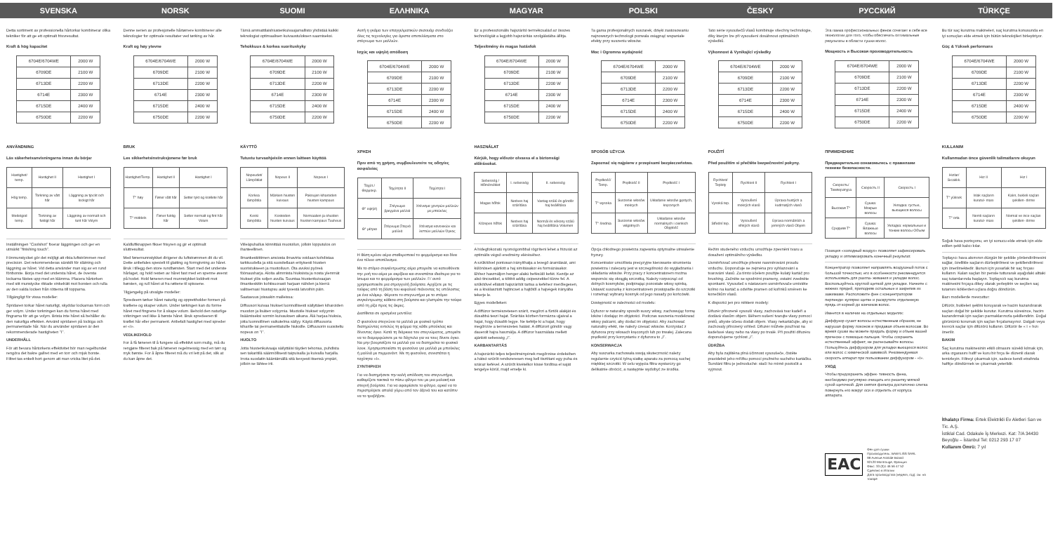SVENSKA
Detta sortiment av professionella hårtorkar kombinerar olika tekniker för att ge ett optimalt frisvresultat.
Kraft & hög kapacitet
| 6704E/6704WE | 2000 W |
| 6709DE | 2100 W |
| 6713DE | 2200 W |
| 6714E | 2300 W |
| 6715DE | 2400 W |
| 6750DE | 2200 W |
ANVÄNDNING
Läs säkerhetsanvisningarna innan du börjar
| Hastighet/ temp. | Hastighet II | Hastighet I |
| Hög temp. | Torkning av vått hår | Läggning av tjockt och lockigt hår |
| Medelgod temp. | Torkning av fuktigt hår | Läggning av normalt och tunt hår Volym |
Inställningen "Coolshot" fixerar läggningen och ger en utmärkt "finishing touch".
Fönmunstycket gör det möjligt att rikta luftströmmen med precision. Det rekommenderas särskilt för slätning och läggning av håret. Vid detta använder man sig av en rund fönborste. Borja med det understa håret, de översta lockarna fästes upp med en klämma. Placera hårtorken med sitt munstycke riktade vinkelrätt mot borsten och rulla av den valda locken från rötterna till topparna.
Tillgängligt för vissa modeller:
Spridaren torkar håret naturligt, skyddar lockarnas form och ger volym. Under torkningen kan du forma håret med fingrarna för att ge volym. Brista inte håret så behåller du den naturliga effekten. Använd spridaren på lockiga och permanentade hår. När du använder spridaren är den rekommenderade hastigheten "I".
UNDERHÅLL
För att bevara hårtorkens effektivitet bör man regelbundet rengöra det bakre gallret med en torr och mjuk borste. Filtret tas enkelt bort genom att man vricka litet på det.
NORSK
Denne serien av profesjonelle hårtørrere kombinerer alle teknologier for optimale resultater ved tørking av hår.
Kraft og høy ytevne
| 6704E/6704WE | 2000 W |
| 6709DE | 2100 W |
| 6713DE | 2200 W |
| 6714E | 2300 W |
| 6715DE | 2400 W |
| 6750DE | 2200 W |
BRUK
Les sikkerhetsinstruksjonene før bruk
| Hastighet/Temp. | Hastighet II | Hastighet I |
| T° høy | Føner vått hår | Setter tykt og krøllete hår |
| T° middels | Føner fuktig hår | Setter normalt og fint hår Volum |
Kaldluftknappen fikser frisyren og gir et optimalt sluttresultat.
Med fønemunnstykket dirigerer du luftstrømmen dit du vil. Dette anbefales spesielt til glatting og formgivning av håret. Bruk i tillegg den store rundbørsten. Start med det underste hårlaget, og hold resten av håret fast med en spenne øverst på hodet. Hold føneren med munnstykket loddrett mot børsten, og rull håret ut fra røttene til spissene.
Tilgjengelig på utvalgte modeller:
Spredeern tørker håret naturlig og opprettholder formen på krøllene og skaper volum. Under tørkingen kan du forme håret med fingrene for å skape volum. Behold den naturlige virkningen ved ikke å børste håret. Bruk spredeeren til krøllet hår eller permanent. Anbefalt hastighet med spreder er «I».
VEDLIKEHOLD
For å få føneren til å fungere så effektivt som mulig, må du rengjøre filteret bak på føneren regelmessig med en tørr og myk børste. For å åpne filteret må du vri lett på det, slik at du kan åpne det.
SUOMI
Tämä ammattilaishiustenkuivaajamallisto yhdistää kaikki teknologiat optimaalisen kuivaustuloksen saamiseksi.
Tehokkuus & korkea suorituskyky
| 6704E/6704WE | 2000 W |
| 6709DE | 2100 W |
| 6713DE | 2200 W |
| 6714E | 2300 W |
| 6715DE | 2400 W |
| 6750DE | 2200 W |
KÄYTTÖ
Tutustu turvaohjeisiin ennen laitteen käyttöä
| Nopeudet/ Lämpötilat | Nopeus II | Nopeus I |
| Korkea lämpötila | Märkien hiusten kuivaus | Paksujen kiharoiden hiusten kampaus |
| Keski lämpötila | Kosteiden hiusten kuivaus | Normaalien ja ohuiden hiusten kampaus Tuuheus |
Viileäpuhallus kiinnittää muotoilun, jolloin lopputulos on ihanteellinen.
Ilmankeskittimen ansiosta ilmavirta voidaan kohdistaa tarkkuudella ja sitä suositellaan erityisesti hiusten suoristukseen ja muotoiluun. Ota avuksi pyöreä föönausharja. Aloita alimmista hiuksista ja nosta ylemmät hiukset ylös soljen avulla. Suuntaa hiustenkuivaajan ilmankeskitin kohtisuorasti harjaan nähden ja kierrä valitsemasi hiustupsu auki tyvestä latvoihin päin.
Saatavuus joissakin malleissa:
Diffuusori kuivaa hiukset luonnollisesti säilyttäen kiharoiden muodon ja lisäten volyymia. Muotoile hiukset volyymin lisäämiseksi sormin kuivauksen aikana. Älä harjaa hiuksia, jotta luonnollinen vaikutelma säilyy. Käytä diffuusoria kiharille tai permanenttatuille hiuksille. Diffuusorin suositeltu nopeus on "I".
HUOLTO
Jotta hiustenkuivaaja säilyttäisi täyden tehonsa, puhdista sen takaritilä säännöllisesti taipuisalla ja kuivalla harjalla. Irrota suodatin kääntämällä sitä kevyesti itsensä ympäri, jolloin se lähtee irti.
ΕΛΛΗΝΙΚΑ
Αυτή η γκάμα των επαγγελματικών σεσουάρ συνδυάζει όλες τις τεχνολογίες για άριστα αποτελέσματα στο στέγνωμα των μαλλιών.
Ισχύς και υψηλή απόδοση
| 6704E/6704WE | 2000 W |
| 6709DE | 2100 W |
| 6713DE | 2200 W |
| 6714E | 2300 W |
| 6715DE | 2400 W |
| 6750DE | 2200 W |
ΧΡΗΣΗ
Πριν από τη χρήση, συμβουλευτείτε τις οδηγίες ασφαλείας
| Ταχύτ./Θερμοκρ. | Ταχύτητα II | Ταχύτητα I |
| Θ° υψηλή | Στέγνωμα βρεγμένα μαλλιά | Χτένισμα χοντρών μαλλιών με μπούκλες |
| Θ° μέτρια | Στέγνωμα Στεγνά μαλλιά | Χτένισμα κανονικών και λεπτών μαλλιών Όγκος |
Η θέση κρύου αέρα σταθεροποιεί το φορμάρισμα και δίνει ένα τέλειο αποτέλεσμα.
Με το στόμιο συγκέντρωσης αέρα μπορείτε να κατευθύνετε την ροή του αέρα με ακρίβεια και συνιστάται ιδιαίτερα για το ίσιωμα και το φορμάρισμα των μαλλιών. Γι' αυτό χρησιμοποιείτε μια στρογγυλή βούρτσα. Αρχίζετε με τις τούφες από τη βάση του κεφαλιού πιάνοντας τις υπόλοιπες με ένα κλάμερ. Φέρνετε το στεγνωτήρα με το στόμιο συγκέντρωσης κάθετα στη βούρτσα και γλιστράτε την τούφα από τη ρίζα προς τις άκρες.
Διατίθεται σε ορισμένα μοντέλα:
Ο φυσούνα στεγνώνει τα μαλλιά με φυσικό τρόπο διατηρώντας εντελώς τη φόρμα της κάθε μπούκλας και δίνοντας όγκο. Κατά τη διάρκεια του στεγνώματος, μπορείτε να το διαμορφώσετε με τα δάχτυλα για να τους δίνετε όγκο. Να μην βουρτσίζετε τα μαλλιά για να διατηρείται το φυσικό λουκ. Χρησιμοποιείστε τη φυσούνα για μαλλιά με μπούκλες ή μαλλιά με περμανάντ. Με τη φυσούνα, συνιστάται η ταχύτητα «I».
ΣΥΝΤΗΡΗΣΗ
Για να διατηρήσετε την καλή απόδοση του στεγνωτήρα, καθαρίζετε τακτικά το πίσω φίλτρο του με μια μαλακή και στεγνή βούρτσα. Για να αφαιρέσετε το φίλτρο, αρκεί να το περιστρέψετε απαλά γύρω από τον άξονά του και κατόπιν να το τραβήξετε.
MAGYAR
Ez a professzionális hajszárító termékcsalád az összes technológiát a legjobb hajszárítás szolgálatába állítja.
Teljesítmény és magas hatásfok
| 6704E/6704WE | 2000 W |
| 6709DE | 2100 W |
| 6713DE | 2200 W |
| 6714E | 2300 W |
| 6715DE | 2400 W |
| 6750DE | 2200 W |
HASZNÁLAT
Kérjük, hogy először olvassa el a biztonsági előírásokat.
| Sebesség / Hőmérséklet | I. sebesség | II. sebesség |
| Magas hőfok | Nedves haj szárítása | Vastag szálú és göndör haj beállítása |
| Közepes hőfok | Nedves haj szárítása | Normál és vékony szálú haj beállítása Volumen |
A hidegfokozatú nyomógombbal rögzíteni lehet a frizurát az optimális végső eredmény eléréséhez.
A szűkítővel pontosan irányíthatja a levegő áramlását, ami különösen ajánlott a haj simításakor és formázásakor. Ehhez használjon henger alakú befésülő kefét. Kezdje az alsó tincsekkel, a többit addig csipeszekkel tűzze fel. A szűkítővel ellátott hajszárítót tartsa a keféhez merőlegesen, és a kiválasztott hajtincset a hajtőtől a hajvégek irányába tekerje le.
Egyes modelleken:
A diffúzor természetesen szárít, megőrzi a fürtök alakját és dúsabbá teszi hajat. Szárítás közben formázza ujjaival a hajat, hogy dúsabb legye. Ne kefélje ki a hajat, hogy megőrizze a természetes hatást. A diffúzort göndör vagy dauerolt hajra használja. A diffúzor használata mellett ajánlott sebesség „I".
KARBANTARTÁS
A hajszárító teljes teljesítményének megőrzése érdekében a hátsó szűrőt rendszeresen meg kell tisztítani egy puha és száraz kefével. A szűrőt kivételkor kissé fordítsa el saját tengelye körül, majd emelje ki.
POLSKI
Ta gama profesjonalnych suszarek, dzięki zastosowaniu najnowszych technologii pozwala osiągnąć wspaniałe efekty przy suszeniu włosów.
Moc i Ogromna wydajność
| 6704E/6704WE | 2000 W |
| 6709DE | 2100 W |
| 6713DE | 2200 W |
| 6714E | 2300 W |
| 6715DE | 2400 W |
| 6750DE | 2200 W |
SPOSÓB UŻYCIA
Zapoznać się najpierw z przepisami bezpieczeństwa.
| Prędkość/ Temp. | Prędkość II | Prędkość I |
| T° wysoka | Suszenie włosów mokrych | Układanie włosów gęstych, kręconych |
| T° średnia | Suszenie włosów wilgotnych | Układanie włosów normalnych i cienkich Objętość |
Opcja chłodnego powietrza zapewnia optymalne utrwalenie fryzury.
Koncentrator umożliwia precyzyjne kierowanie strumienia powietrza i zalecany jest w szczególności do wygładzania i układania włosów. Przy pracy z koncentratorem można wspomóc się okrągłą szczotką. Należy rozpocząć od dolnych kosmyków, podpinając pozostałe włosy spinką. Ustawić suszarkę z koncentratorem prostopadle do szczotki i rozwinąć wybrany kosmyk od jego nasady po końcówki.
Dostępność w zależności od modelu:
Dyfuzor w naturalny sposób suszy włosy, zachowując formę loków i dodając im objętości. Podczas suszenia modelować włosy palcami, aby dodać im objętości. Aby zachować naturalny efekt, nie należy czesać włosów. Korzystać z dyfuzora przy włosach kręconych lub po trwałej. Zalecana prędkość przy korzystaniu z dyfuzora to „I".
KONSERWACJA
Aby suszarka zachowała swoją skuteczność należy regularnie czyścić tylną siatkę aparatu za pomocą suchej miękkiej szczotki. W celu wyjęcia filtra wystarczy go delikatnie obrócić, a następnie wydobyć ze środka.
ČESKY
Tato série vysoušečů vlasů kombinuje všechny technologie, díky kterým lze při vysoušení dosáhnout optimálních výsledků.
Výkonnost & Vynikající výsledky
| 6704E/6704WE | 2000 W |
| 6709DE | 2100 W |
| 6713DE | 2200 W |
| 6714E | 2300 W |
| 6715DE | 2400 W |
| 6750DE | 2200 W |
POUŽITÍ
Před použitím si přečtěte bezpečnostní pokyny.
| Rychlost/ Teploty | Rychlost II | Rychlost I |
| Vysoká tep. | Vysoušení mokrých vlasů | Úprava hustých a kudrnatých vlasů |
| Střední tep. | Vysoušení vlhkých vlasů | Úprava normálních a jemných vlasů Objem |
Režim studeného vzduchu umožňuje zpevnění tvaru a dosažení optimálního výsledku.
Usměrňovač umožňuje přesné nasměrování proudu vzduchu. Doporučuje se zejména pro vyhlazování a tvarování vlasů. Za tímto účelem použijte kulatý kartáč pro brushing. Začněte se spodními prameny, ostatní zvedněte sponkami. Vysoušeč s nástavcem usměrňovače umístěte kolmo na kartáč a odviňte pramen od kořínků směrem ke konečkům vlasů.
K dispozici jen pro některé modely:
Difuzér přirozeně vysouší vlasy, zachovává tvar kadeří a dodává vlasům objem. Během sušení tvarujte vlasy pomocí prstů, abyste účesu dodali objem. Vlasy nekartáčujte, aby si zachovaly přirozený vzhled. Difuzér můžete používat na kadeřavé vlasy nebo na vlasy po trvalé. Při použití difuzéru doporučujeme rychlost „I".
ÚDRŽBA
Aby byla zajištěna plná účinnost vysoušeče, čistěte pravidelně jeho mřížku pomocí pružného suchého kartáčku. Sundání filtru je jednoduché: stačí ho mírně pootočit a vyjmout.
РУССКИЙ
Эта гамма профессиональных фенов сочетает в себе все технологии для того, чтобы обеспечить оптимальные результаты в области сушки волос.
Мощность и Высокая производительность
| 6704E/6704WE | 2000 W |
| 6709DE | 2100 W |
| 6713DE | 2200 W |
| 6714E | 2300 W |
| 6715DE | 2400 W |
| 6750DE | 2200 W |
ПРИМЕНЕНИЕ
Предварительно ознакомьтесь с правилами техники безопасности.
| Скорость/ Температура | Скорость II | Скорость I |
| Высокая Т° | Сушка: Мокрые волосы | Укладка: густые, вьющиеся волосы |
| Средняя Т° | Сушка: Влажные волосы | Укладка: нормальные и тонкие волосы Объем |
Позиция «холодный воздух» позволяет зафиксировать укладку и оптимизировать конечный результат.
Концентратор позволяет направлять воздушный поток с большой точностью; его в особенности рекомендуется использовать для разгла- живания и укладки волос. Воспользуйтесь круглой щеткой для укладки. Начните с нижних прядей, приподняв остальные и закрепив их зажимами. Расположите фен с концентратором перпенди- кулярно щетке и раскрутите отделенную прядь от корней до кончиков волос.
Имеется в наличии на отдельных моделях:
Диффузор сушит волосы естественным образом, не нарушая форму локонов и придавая объем волосам. Во время сушки вы можете придать форму и объем вашей прическе с помощью пальцев. Чтобы сохранить естественный эффект, не расчесывайте волосы. Пользуйтесь диффузором для укладки вьющихся волос или волос с химической завивкой. Рекомендуемая скорость аппарат при пользовании диффузором - «I».
УХОД
Чтобы предохранить эффек- тивность фена, необходимо регулярно очищать его решетку мягкой сухой щеточкой. Для снятия фильтра достаточно слегка повернуть его вокруг оси и отделить от корпуса аппарата.
EAC
Фен для сушки
Производитель: BABYLISS SARL
99 Avenue Aristide Briand
92120 Montrouge, Франция
Факс: 33 (0)1 46 56 47 52
Сделано в Италии
Дата производства (неделя, год): см. на товаре
TÜRKÇE
Bu tür saç kurutma makineleri, saç kurutma konusunda en iyi sonuçları elde etmek için bütün teknolojileri birleştiriyor.
Güç & Yüksek performans
| 6704E/6704WE | 2000 W |
| 6709DE | 2100 W |
| 6713DE | 2200 W |
| 6714E | 2300 W |
| 6715DE | 2400 W |
| 6750DE | 2200 W |
KULLANIM
Kullanmadan önce güvenlik talimatlarını okuyun
| Hızlar/ Sıcaklık. | Hız II | Hız I |
| T° yüksek | Islak saçların kurutul- ması | Kalın, bukleli saçları şekillen- dirme |
| T° orta | Nemli saçların kurutul- ması | Normal ve ince saçları şekillen- dirme |
Soğuk hava pozisyonu, en iyi sonucu elde etmek için elde edilen şekli kalıcı kılar.
Toplayıcı hava akımının düzgün bir şekilde yönlendirilmesini sağlar, özellikle saçların düzleştirilmesi ve şekillendirilmesi için önerilmektedir. Bunun için yuvarlak bir saç fırçası kullanın. Kalan saçları bir pensle tutturarak aşağıdaki alttaki saç tutamlarında başlayın. Toplayıcılı saç kurutma makinesini fırçaya dikey olarak yerleştirin ve seçilen saç tutamını köklerden uçlara doğru döndürün.
Bazı modellerde mevcuttur:
Difüzör, bukleleri şeklini koruyarak ve hacim kazandırarak saçları doğal bir şekilde kurutur. Kurutma süresince, hacim kazandırmak için saçları parmaklarınızla şekillendirin. Doğal görünümü korumak için saçları fırçalamayınız. Dalgalı veya kıvırcık saçlar için difüzörü kullanın. Difüzör ile « I » hızı önerilir.
BAKIM
Saç kurutma makinesinin etkili olmasını sürekli kılmak için, arka ızgarasını hafif ve kuru bir fırça ile düzenli olarak temizleyin. Filtreyi çıkarmak için, sadece kendi etrafında hafifçe döndürmek ve çıkarmak yeterlidir.
İthalatçı Firma: Ertek Elektrikli Ev Aletleri San ve Tic. A.Ş.
İstiklal Cad. Odakule İş Merkezi. Kat: 7/A 34430
Beyoğlu – İstanbul Tel: 0212 293 17 07
Kullanım Ömrü: 7 yıl